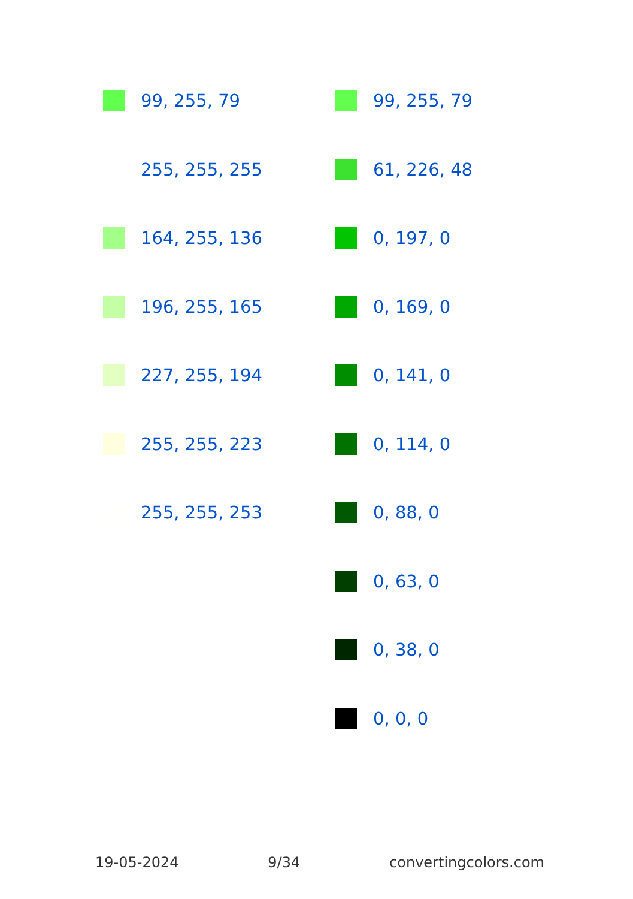99, 255, 79
255, 255, 255
164, 255, 136
196, 255, 165
227, 255, 194
255, 255, 223
255, 255, 253
99, 255, 79
61, 226, 48
0, 197, 0
0, 169, 0
0, 141, 0
0, 114, 0
0, 88, 0
0, 63, 0
0, 38, 0
0, 0, 0
19-05-2024 9/34 convertingcolors.com